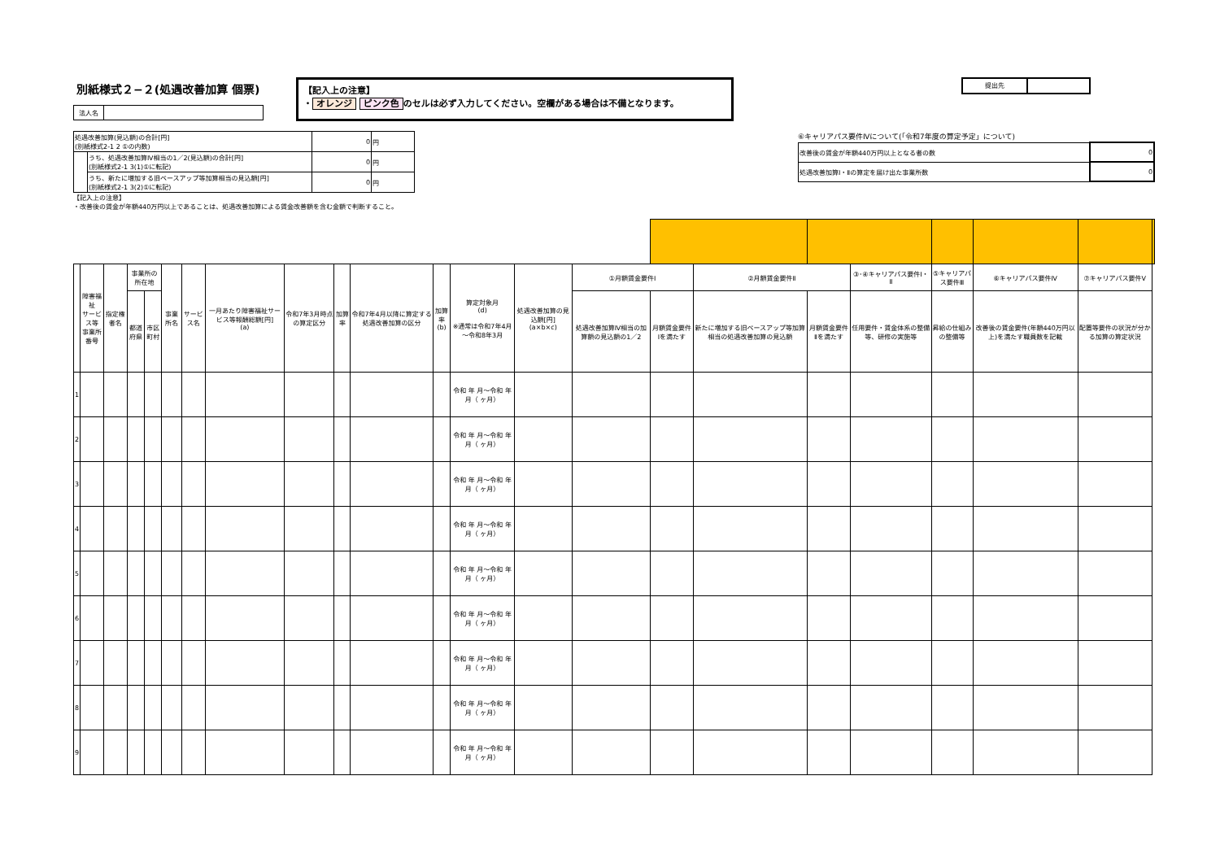別紙様式２−２(処遇改善加算 個票)
法人名
【記入上の注意】
・ オレンジ ピンク色 のセルは必ず入力してください。空欄がある場合は不備となります。
提出先
| 処遇改善加算(見込額)の合計[円] (別紙様式2-1 2 ①の内数) | | 0 | 円 |
| | うち、処遇改善加算Ⅳ相当の1／2(見込額)の合計[円] (別紙様式2-1 3(1)①に転記) | 0 | 円 |
| | うち、新たに増加する旧ベースアップ等加算相当の見込額[円] (別紙様式2-1 3(2)①に転記) | 0 | 円 |
【記入上の注意】
・改善後の賃金が年額440万円以上であることは、処遇改善加算による賃金改善額を含む金額で判断すること。
⑥キャリアパス要件Ⅳについて(「令和7年度の算定予定」について)
| 改善後の賃金が年額440万円以上となる者の数 | 0 |
| 処遇改善加算Ⅰ・Ⅱの算定を届け出た事業所数 | 0 |
| | 障害福祉 サービス等 事業所番号 | 指定権者名 | 事業所の所在地 | | 事業所名 | サービス名 | 一月あたり障害福祉サービス等報酬総額[円] (a) | 令和7年3月時点の算定区分 | 加算率 | 令和7年4月以降に算定する処遇改善加算の区分 | 加算率 (b) | 算定対象月 (d) ※通常は令和7年4月～令和8年3月 | 処遇改善加算の見込額[円] (a×b×c) | ①月額賃金要件Ⅰ | | ②月額賃金要件Ⅱ | | ③･④キャリアパス要件Ⅰ・Ⅱ | ⑤キャリアパス要件Ⅲ | ⑥キャリアパス要件Ⅳ | ⑦キャリアパス要件Ⅴ | |
| --- | --- | --- | --- | --- | --- | --- | --- | --- | --- | --- | --- | --- | --- | --- | --- | --- | --- | --- | --- | --- | --- | --- |
| | | | 都道 府県 | 市区 町村 | | | | | | | | | | 処遇改善加算Ⅳ相当の加算額の見込額の1／2 | 月額賃金要件Ⅰを満たす | 新たに増加する旧ベースアップ等加算相当の処遇改善加算の見込額 | 月額賃金要件Ⅱを満たす | 任用要件・賃金体系の整備等、研修の実施等 | 昇給の仕組みの整備等 | 改善後の賃金要件(年額440万円以上)を満たす職員数を記載 | 配置等要件の状況が分かる加算の算定状況 | |
| 1 | | | | | | | | | | | | 令和 年 月～令和 年 月（ ヶ月） | | | | | | | | | | |
| 2 | | | | | | | | | | | | 令和 年 月～令和 年 月（ ヶ月） | | | | | | | | | | |
| 3 | | | | | | | | | | | | 令和 年 月～令和 年 月（ ヶ月） | | | | | | | | | | |
| 4 | | | | | | | | | | | | 令和 年 月～令和 年 月（ ヶ月） | | | | | | | | | | |
| 5 | | | | | | | | | | | | 令和 年 月～令和 年 月（ ヶ月） | | | | | | | | | | |
| 6 | | | | | | | | | | | | 令和 年 月～令和 年 月（ ヶ月） | | | | | | | | | | |
| 7 | | | | | | | | | | | | 令和 年 月～令和 年 月（ ヶ月） | | | | | | | | | | |
| 8 | | | | | | | | | | | | 令和 年 月～令和 年 月（ ヶ月） | | | | | | | | | | |
| 9 | | | | | | | | | | | | 令和 年 月～令和 年 月（ ヶ月） | | | | | | | | | | |